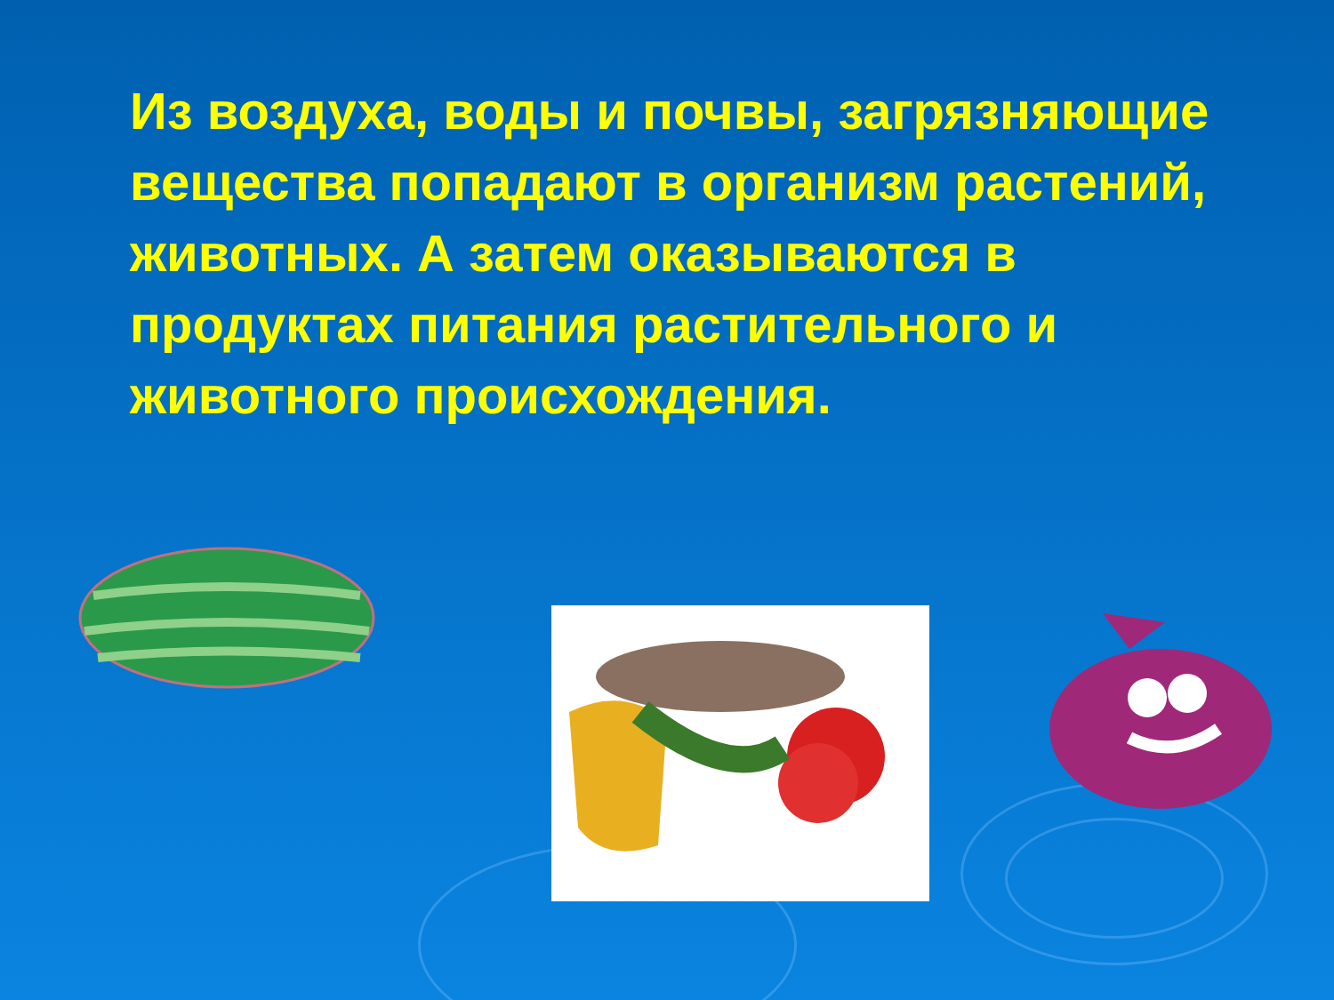Из воздуха, воды и почвы, загрязняющие вещества попадают в организм растений, животных. А затем оказываются в продуктах питания растительного и животного происхождения.